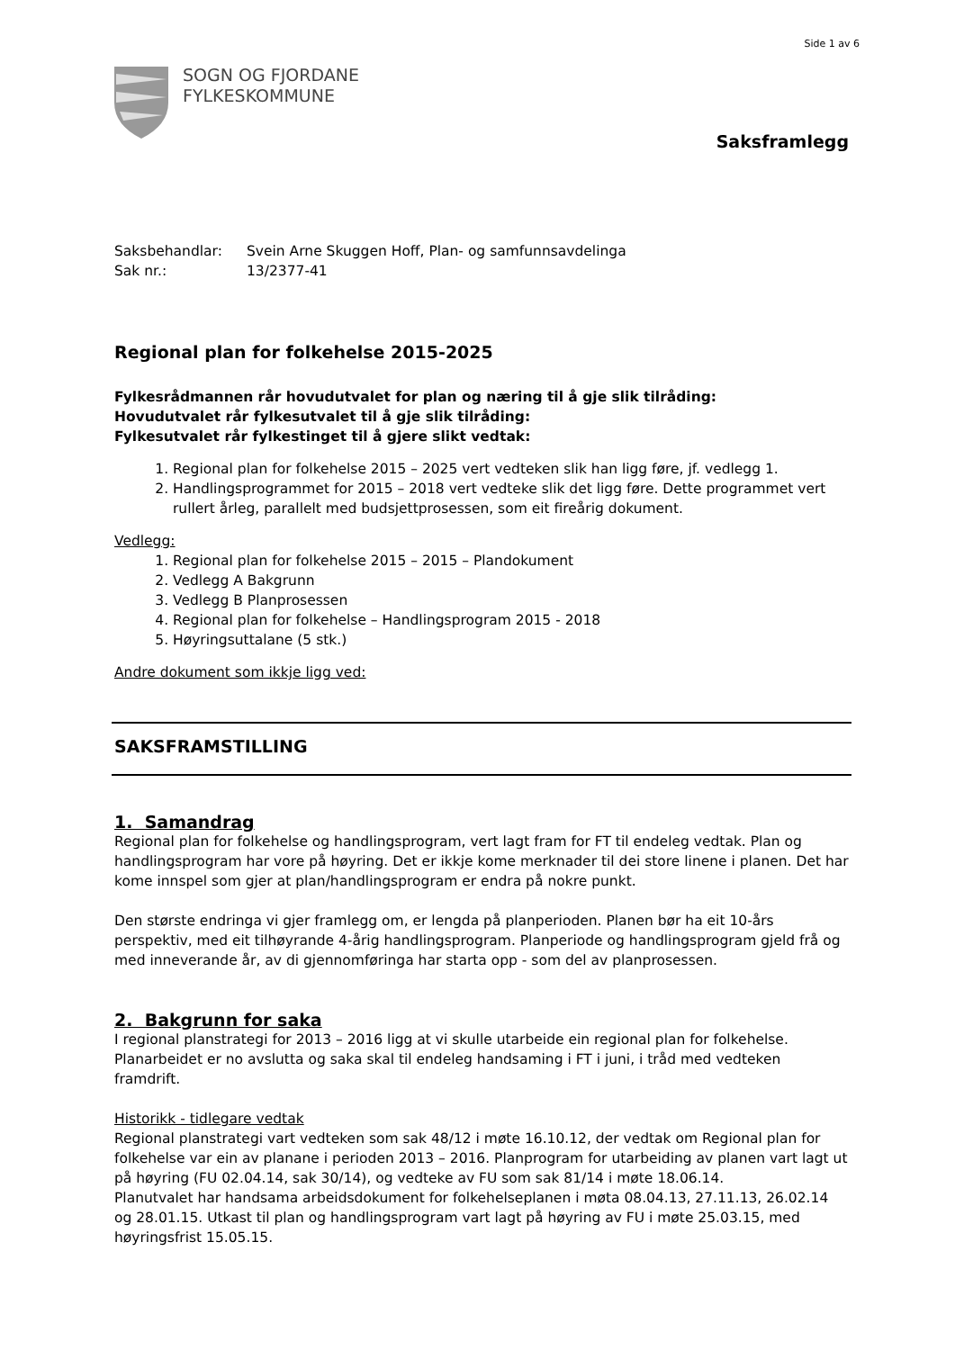Side 1 av 6
SOGN OG FJORDANE
FYLKESKOMMUNE
Saksframlegg
Saksbehandlar:
Svein Arne Skuggen Hoff, Plan- og samfunnsavdelinga
Sak nr.:
13/2377-41
Regional plan for folkehelse 2015-2025
Fylkesrådmannen rår hovudutvalet for plan og næring til å gje slik tilråding:
Hovudutvalet rår fylkesutvalet til å gje slik tilråding:
Fylkesutvalet rår fylkestinget til å gjere slikt vedtak:
1. Regional plan for folkehelse 2015 – 2025 vert vedteken slik han ligg føre, jf. vedlegg 1.
2. Handlingsprogrammet for 2015 – 2018 vert vedteke slik det ligg føre. Dette programmet vert rullert årleg, parallelt med budsjettprosessen, som eit fireårig dokument.
Vedlegg:
1. Regional plan for folkehelse 2015 – 2015 – Plandokument
2. Vedlegg A Bakgrunn
3. Vedlegg B Planprosessen
4. Regional plan for folkehelse – Handlingsprogram 2015 - 2018
5. Høyringsuttalane (5 stk.)
Andre dokument som ikkje ligg ved:
SAKSFRAMSTILLING
1. Samandrag
Regional plan for folkehelse og handlingsprogram, vert lagt fram for FT til endeleg vedtak. Plan og handlingsprogram har vore på høyring. Det er ikkje kome merknader til dei store linene i planen. Det har kome innspel som gjer at plan/handlingsprogram er endra på nokre punkt.
Den største endringa vi gjer framlegg om, er lengda på planperioden. Planen bør ha eit 10-års perspektiv, med eit tilhøyrande 4-årig handlingsprogram. Planperiode og handlingsprogram gjeld frå og med inneverande år, av di gjennomføringa har starta opp - som del av planprosessen.
2. Bakgrunn for saka
I regional planstrategi for 2013 – 2016 ligg at vi skulle utarbeide ein regional plan for folkehelse. Planarbeidet er no avslutta og saka skal til endeleg handsaming i FT i juni, i tråd med vedteken framdrift.
Historikk - tidlegare vedtak
Regional planstrategi vart vedteken som sak 48/12 i møte 16.10.12, der vedtak om Regional plan for folkehelse var ein av planane i perioden 2013 – 2016. Planprogram for utarbeiding av planen vart lagt ut på høyring (FU 02.04.14, sak 30/14), og vedteke av FU som sak 81/14 i møte 18.06.14.
Planutvalet har handsama arbeidsdokument for folkehelseplanen i møta 08.04.13, 27.11.13, 26.02.14 og 28.01.15. Utkast til plan og handlingsprogram vart lagt på høyring av FU i møte 25.03.15, med høyringsfrist 15.05.15.